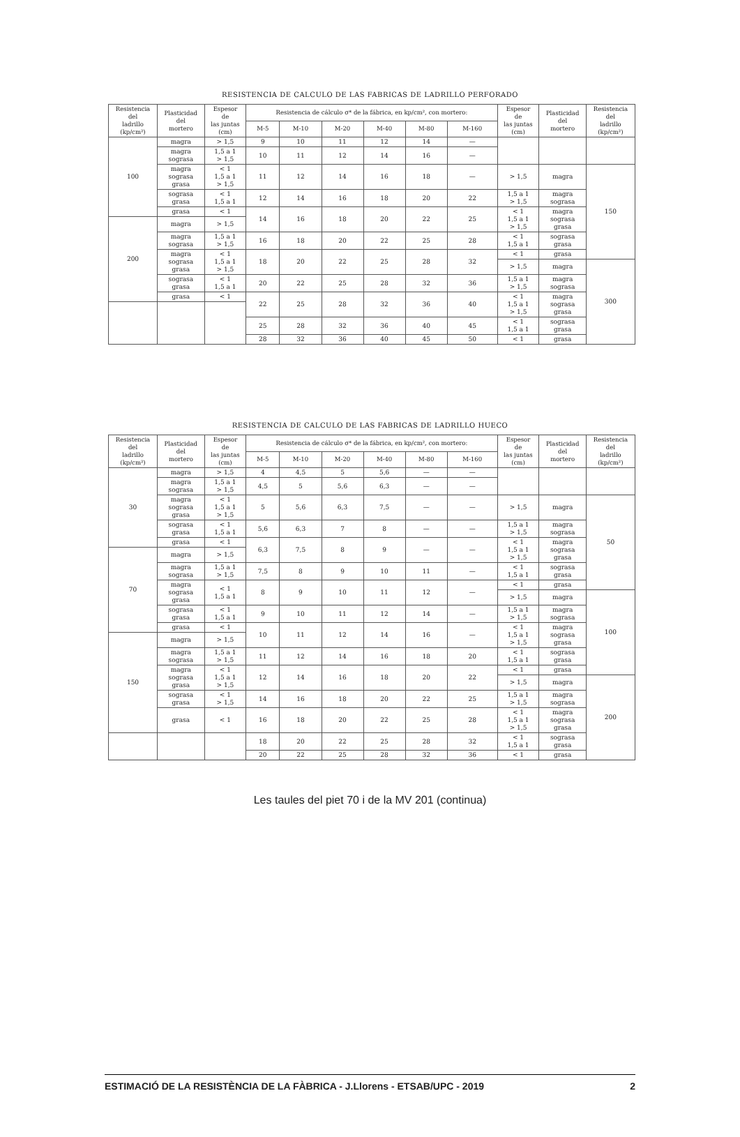RESISTENCIA DE CALCULO DE LAS FABRICAS DE LADRILLO PERFORADO
| Resistencia del ladrillo (kp/cm²) | Plasticidad del mortero | Espesor de las juntas (cm) | Resistencia de cálculo σ* de la fábrica, en kp/cm², con mortero: | | | | | | Espesor de las juntas (cm) | Plasticidad del mortero | Resistencia del ladrillo (kp/cm²) |
| --- | --- | --- | --- | --- | --- | --- | --- | --- | --- | --- | --- |
| | | | M-5 | M-10 | M-20 | M-40 | M-80 | M-160 | | | |
| 100 | magra | > 1,5 | 9 | 10 | 11 | 12 | 14 | — | | | |
| | magra sograsa | 1,5 a 1 > 1,5 | 10 | 11 | 12 | 14 | 16 | — | | | |
| | magra sograsa grasa | < 1 1,5 a 1 > 1,5 | 11 | 12 | 14 | 16 | 18 | — | > 1,5 | magra | 150 |
| | sograsa grasa | < 1 1,5 a 1 | 12 | 14 | 16 | 18 | 20 | 22 | 1,5 a 1 > 1,5 | magra sograsa | |
| | grasa | < 1 | 14 | 16 | 18 | 20 | 22 | 25 | < 1 1,5 a 1 > 1,5 | magra sograsa grasa | |
| 200 | magra | > 1,5 | | | | | | | | | |
| | magra sograsa | 1,5 a 1 > 1,5 | 16 | 18 | 20 | 22 | 25 | 28 | < 1 1,5 a 1 | sograsa grasa | |
| | magra sograsa grasa | < 1 1,5 a 1 > 1,5 | 18 | 20 | 22 | 25 | 28 | 32 | < 1 | grasa | |
| | | | | | | | | | > 1,5 | magra | 300 |
| | sograsa grasa | < 1 1,5 a 1 | 20 | 22 | 25 | 28 | 32 | 36 | 1,5 a 1 > 1,5 | magra sograsa | |
| | grasa | < 1 | 22 | 25 | 28 | 32 | 36 | 40 | < 1 1,5 a 1 > 1,5 | magra sograsa grasa | |
| | | | 25 | 28 | 32 | 36 | 40 | 45 | < 1 1,5 a 1 | sograsa grasa | |
| | | | 28 | 32 | 36 | 40 | 45 | 50 | < 1 | grasa | |
RESISTENCIA DE CALCULO DE LAS FABRICAS DE LADRILLO HUECO
| Resistencia del ladrillo (kp/cm²) | Plasticidad del mortero | Espesor de las juntas (cm) | Resistencia de cálculo σ* de la fábrica, en kp/cm², con mortero: | | | | | | Espesor de las juntas (cm) | Plasticidad del mortero | Resistencia del ladrillo (kp/cm²) |
| --- | --- | --- | --- | --- | --- | --- | --- | --- | --- | --- | --- |
| | | | M-5 | M-10 | M-20 | M-40 | M-80 | M-160 | | | |
| 30 | magra | > 1,5 | 4 | 4,5 | 5 | 5,6 | — | — | | | |
| | magra sograsa | 1,5 a 1 > 1,5 | 4,5 | 5 | 5,6 | 6,3 | — | — | | | |
| | magra sograsa grasa | < 1 1,5 a 1 > 1,5 | 5 | 5,6 | 6,3 | 7,5 | — | — | > 1,5 | magra | 50 |
| | sograsa grasa | < 1 1,5 a 1 | 5,6 | 6,3 | 7 | 8 | — | — | 1,5 a 1 > 1,5 | magra sograsa | |
| | grasa | < 1 | 6,3 | 7,5 | 8 | 9 | — | — | < 1 1,5 a 1 > 1,5 | magra sograsa grasa | |
| 70 | magra | > 1,5 | | | | | | | | | |
| | magra sograsa | 1,5 a 1 > 1,5 | 7,5 | 8 | 9 | 10 | 11 | — | < 1 1,5 a 1 | sograsa grasa | |
| | magra sograsa grasa | < 1 1,5 a 1 | 8 | 9 | 10 | 11 | 12 | — | < 1 | grasa | |
| | | | | | | | | | > 1,5 | magra | 100 |
| | sograsa grasa | < 1 1,5 a 1 | 9 | 10 | 11 | 12 | 14 | — | 1,5 a 1 > 1,5 | magra sograsa | |
| | grasa | < 1 | 10 | 11 | 12 | 14 | 16 | — | < 1 1,5 a 1 > 1,5 | magra sograsa grasa | |
| 150 | magra | > 1,5 | | | | | | | | | |
| | magra sograsa | 1,5 a 1 > 1,5 | 11 | 12 | 14 | 16 | 18 | 20 | < 1 1,5 a 1 | sograsa grasa | |
| | magra sograsa grasa | < 1 1,5 a 1 > 1,5 | 12 | 14 | 16 | 18 | 20 | 22 | < 1 | grasa | |
| | | | | | | | | | > 1,5 | magra | 200 |
| | sograsa grasa | < 1 > 1,5 | 14 | 16 | 18 | 20 | 22 | 25 | 1,5 a 1 > 1,5 | magra sograsa | |
| | grasa | < 1 | 16 | 18 | 20 | 22 | 25 | 28 | < 1 1,5 a 1 > 1,5 | magra sograsa grasa | |
| | | | 18 | 20 | 22 | 25 | 28 | 32 | < 1 1,5 a 1 | sograsa grasa | |
| | | | 20 | 22 | 25 | 28 | 32 | 36 | < 1 | grasa | |
Les taules del piet 70 i de la MV 201 (continua)
ESTIMACIÓ DE LA RESISTÈNCIA DE LA FÀBRICA - J.Llorens - ETSAB/UPC - 2019 2